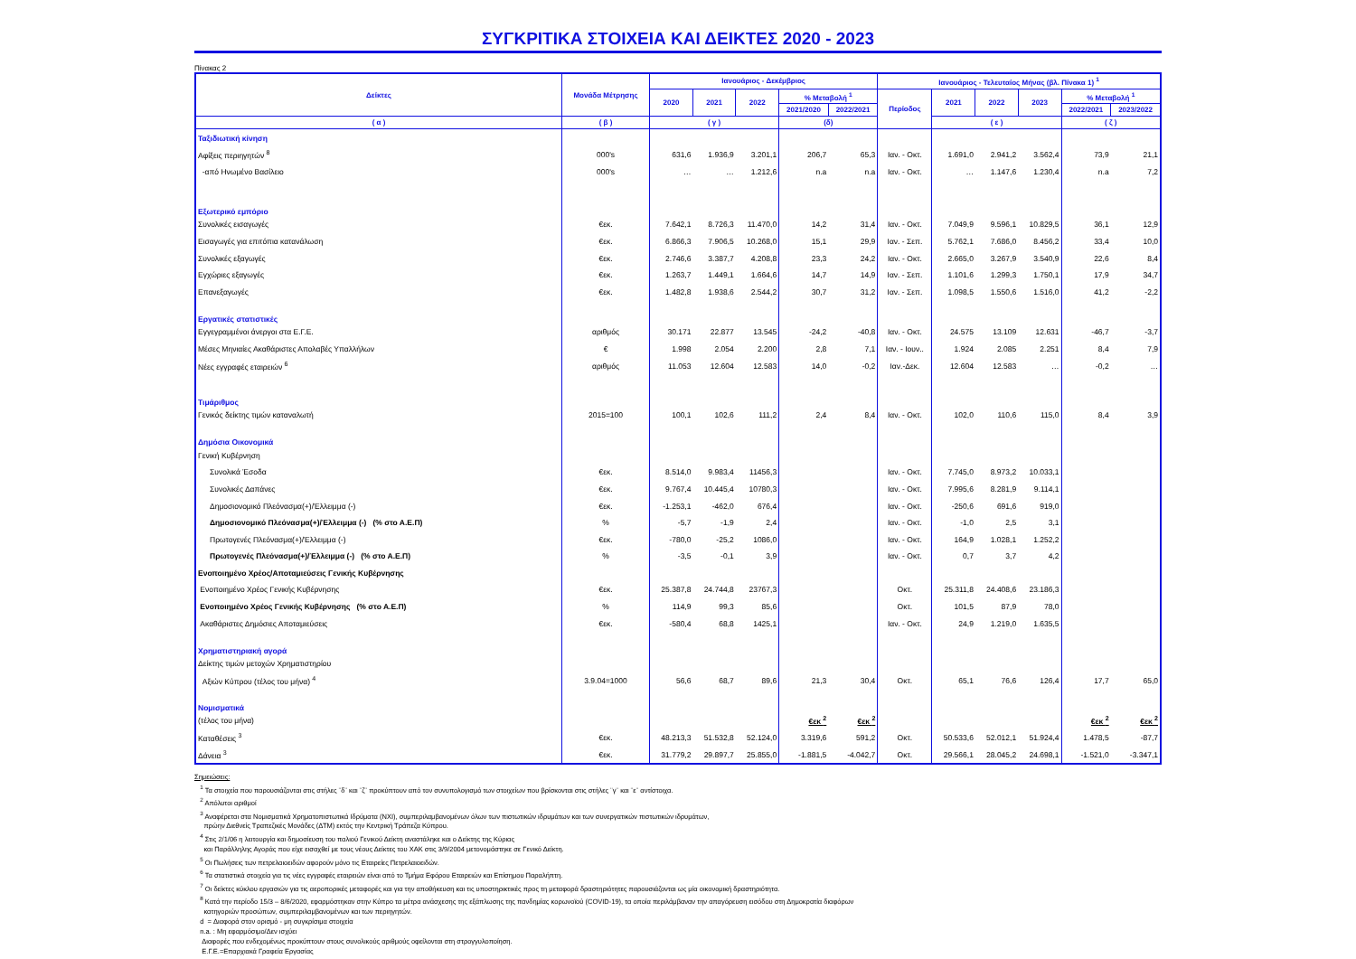ΣΥΓΚΡΙΤΙΚΑ ΣΤΟΙΧΕΙΑ ΚΑΙ ΔΕΙΚΤΕΣ 2020 - 2023
Πίνακας 2
| Δείκτες | Μονάδα Μέτρησης | Ιανουάριος - Δεκέμβριος | | | | | Ιανουάριος - Τελευταίος Μήνας (βλ. Πίνακα 1) <sup>1</sup> | | | | | |
| --- | --- | --- | --- | --- | --- | --- | --- | --- | --- | --- | --- | --- |
| | | 2020 | 2021 | 2022 | % Μεταβολή <sup>1</sup> | | Περίοδος | 2021 | 2022 | 2023 | % Μεταβολή <sup>1</sup> | |
| | | | | | 2021/2020 | 2022/2021 | | | | | 2022/2021 | 2023/2022 |
| ( α ) | ( β ) | ( γ ) | | | (δ) | | | ( ε ) | | | ( ζ ) | |
| Ταξιδιωτική κίνηση | | | | | | | | | | | | |
| Αφίξεις περιηγητών <sup>8</sup> | 000's | 631,6 | 1.936,9 | 3.201,1 | 206,7 | 65,3 | Ιαν. - Οκτ. | 1.691,0 | 2.941,2 | 3.562,4 | 73,9 | 21,1 |
| -από Ηνωμένο Βασίλειο | 000's | … | … | 1.212,6 | n.a | n.a | Ιαν. - Οκτ. | … | 1.147,6 | 1.230,4 | n.a | 7,2 |
| Εξωτερικό εμπόριο | | | | | | | | | | | | |
| Συνολικές εισαγωγές | €εκ. | 7.642,1 | 8.726,3 | 11.470,0 | 14,2 | 31,4 | Ιαν. - Οκτ. | 7.049,9 | 9.596,1 | 10.829,5 | 36,1 | 12,9 |
| Εισαγωγές για επιτόπια κατανάλωση | €εκ. | 6.866,3 | 7.906,5 | 10.268,0 | 15,1 | 29,9 | Ιαν. - Σεπ. | 5.762,1 | 7.686,0 | 8.456,2 | 33,4 | 10,0 |
| Συνολικές εξαγωγές | €εκ. | 2.746,6 | 3.387,7 | 4.208,8 | 23,3 | 24,2 | Ιαν. - Οκτ. | 2.665,0 | 3.267,9 | 3.540,9 | 22,6 | 8,4 |
| Εγχώριες εξαγωγές | €εκ. | 1.263,7 | 1.449,1 | 1.664,6 | 14,7 | 14,9 | Ιαν. - Σεπ. | 1.101,6 | 1.299,3 | 1.750,1 | 17,9 | 34,7 |
| Επανεξαγωγές | €εκ. | 1.482,8 | 1.938,6 | 2.544,2 | 30,7 | 31,2 | Ιαν. - Σεπ. | 1.098,5 | 1.550,6 | 1.516,0 | 41,2 | -2,2 |
| Εργατικές στατιστικές | | | | | | | | | | | | |
| Εγγεγραμμένοι άνεργοι στα Ε.Γ.Ε. | αριθμός | 30.171 | 22.877 | 13.545 | -24,2 | -40,8 | Ιαν. - Οκτ. | 24.575 | 13.109 | 12.631 | -46,7 | -3,7 |
| Μέσες Μηνιαίες Ακαθάριστες Απολαβές Υπαλλήλων | € | 1.998 | 2.054 | 2.200 | 2,8 | 7,1 | Ιαν. - Ιουν.. | 1.924 | 2.085 | 2.251 | 8,4 | 7,9 |
| Νέες εγγραφές εταιρειών <sup>6</sup> | αριθμός | 11.053 | 12.604 | 12.583 | 14,0 | -0,2 | Ιαν.-Δεκ. | 12.604 | 12.583 | … | -0,2 | … |
| Τιμάριθμος | | | | | | | | | | | | |
| Γενικός δείκτης τιμών καταναλωτή | 2015=100 | 100,1 | 102,6 | 111,2 | 2,4 | 8,4 | Ιαν. - Οκτ. | 102,0 | 110,6 | 115,0 | 8,4 | 3,9 |
| Δημόσια Οικονομικά | | | | | | | | | | | | |
| Γενική Κυβέρνηση | | | | | | | | | | | | |
| Συνολικά Έσοδα | €εκ. | 8.514,0 | 9.983,4 | 11456,3 | | | Ιαν. - Οκτ. | 7.745,0 | 8.973,2 | 10.033,1 | | |
| Συνολικές Δαπάνες | €εκ. | 9.767,4 | 10.445,4 | 10780,3 | | | Ιαν. - Οκτ. | 7.995,6 | 8.281,9 | 9.114,1 | | |
| Δημοσιονομικό Πλεόνασμα(+)/Έλλειμμα (-) | €εκ. | -1.253,1 | -462,0 | 676,4 | | | Ιαν. - Οκτ. | -250,6 | 691,6 | 919,0 | | |
| Δημοσιονομικό Πλεόνασμα(+)/Έλλειμμα (-) (% στο Α.Ε.Π) | % | -5,7 | -1,9 | 2,4 | | | Ιαν. - Οκτ. | -1,0 | 2,5 | 3,1 | | |
| Πρωτογενές Πλεόνασμα(+)/Έλλειμμα (-) | €εκ. | -780,0 | -25,2 | 1086,0 | | | Ιαν. - Οκτ. | 164,9 | 1.028,1 | 1.252,2 | | |
| Πρωτογενές Πλεόνασμα(+)/Έλλειμμα (-) (% στο Α.Ε.Π) | % | -3,5 | -0,1 | 3,9 | | | Ιαν. - Οκτ. | 0,7 | 3,7 | 4,2 | | |
| Ενοποιημένο Χρέος/Αποταμιεύσεις Γενικής Κυβέρνησης | | | | | | | | | | | | |
| Ενοποιημένο Χρέος Γενικής Κυβέρνησης | €εκ. | 25.387,8 | 24.744,8 | 23767,3 | | | Οκτ. | 25.311,8 | 24.408,6 | 23.186,3 | | |
| Ενοποιημένο Χρέος Γενικής Κυβέρνησης (% στο Α.Ε.Π) | % | 114,9 | 99,3 | 85,6 | | | Οκτ. | 101,5 | 87,9 | 78,0 | | |
| Ακαθάριστες Δημόσιες Αποταμιεύσεις | €εκ. | -580,4 | 68,8 | 1425,1 | | | Ιαν. - Οκτ. | 24,9 | 1.219,0 | 1.635,5 | | |
| Χρηματιστηριακή αγορά | | | | | | | | | | | | |
| Δείκτης τιμών μετοχών Χρηματιστηρίου | | | | | | | | | | | | |
| Αξιών Κύπρου (τέλος του μήνα) <sup>4</sup> | 3.9.04=1000 | 56,6 | 68,7 | 89,6 | 21,3 | 30,4 | Οκτ. | 65,1 | 76,6 | 126,4 | 17,7 | 65,0 |
| Νομισματικά | | | | | | | | | | | | |
| (τέλος του μήνα) | | | | | €εκ <sup>2</sup> | €εκ <sup>2</sup> | | | | | €εκ <sup>2</sup> | €εκ <sup>2</sup> |
| Καταθέσεις <sup>3</sup> | €εκ. | 48.213,3 | 51.532,8 | 52.124,0 | 3.319,6 | 591,2 | Οκτ. | 50.533,6 | 52.012,1 | 51.924,4 | 1.478,5 | -87,7 |
| Δάνεια <sup>3</sup> | €εκ. | 31.779,2 | 29.897,7 | 25.855,0 | -1.881,5 | -4.042,7 | Οκτ. | 29.566,1 | 28.045,2 | 24.698,1 | -1.521,0 | -3.347,1 |
Σημειώσεις:
<sup>1</sup> Τα στοιχεία που παρουσιάζονται στις στήλες ¨δ¨ και ¨ζ¨ προκύπτουν από τον συνυπολογισμό των στοιχείων που βρίσκονται στις στήλες ¨γ¨ και ¨ε¨ αντίστοιχα.
<sup>2</sup> Απόλυτοι αριθμοί
<sup>3</sup> Αναφέρεται στα Νομισματικά Χρηματοπιστωτικά Ιδρύματα (ΝΧΙ), συμπεριλαμβανομένων όλων των πιστωτικών ιδρυμάτων και των συνεργατικών πιστωτικών ιδρυμάτων,
πρώην Διεθνείς Τραπεζικές Μονάδες (ΔΤΜ) εκτός την Κεντρική Τράπεζα Κύπρου.
<sup>4</sup> Στις 2/1/06 η λειτουργία και δημοσίευση του παλιού Γενικού Δείκτη αναστάληκε και ο Δείκτης της Κύριας
και Παράλληλης Αγοράς που είχε εισαχθεί με τους νέους Δείκτες του ΧΑΚ στις 3/9/2004 μετονομάστηκε σε Γενικό Δείκτη.
<sup>5</sup> Οι Πωλήσεις των πετρελαιοειδών αφορούν μόνο τις Εταιρείες Πετρελαιοειδών.
<sup>6</sup> Τα στατιστικά στοιχεία για τις νέες εγγραφές εταιρειών είναι από το Τμήμα Εφόρου Εταιρειών και Επίσημου Παραλήπτη.
<sup>7</sup> Οι δείκτες κύκλου εργασιών για τις αεροπορικές μεταφορές και για την αποθήκευση και τις υποστηρικτικές προς τη μεταφορά δραστηριότητες παρουσιάζονται ως μία οικονομική δραστηριότητα.
<sup>8</sup> Κατά την περίοδο 15/3 – 8/6/2020, εφαρμόστηκαν στην Κύπρο τα μέτρα ανάσχεσης της εξάπλωσης της πανδημίας κορωνοϊού (COVID-19), τα οποία περιλάμβαναν την απαγόρευση εισόδου στη Δημοκρατία διαφόρων
κατηγοριών προσώπων, συμπεριλαμβανομένων και των περιηγητών.
d = Διαφορά στον ορισμό - μη συγκρίσιμα στοιχεία
n.a. : Μη εφαρμόσιμο/Δεν ισχύει
Διαφορές που ενδεχομένως προκύπτουν στους συνολικούς αριθμούς οφείλονται στη στρογγυλοποίηση.
Ε.Γ.Ε.=Επαρχιακά Γραφεία Εργασίας